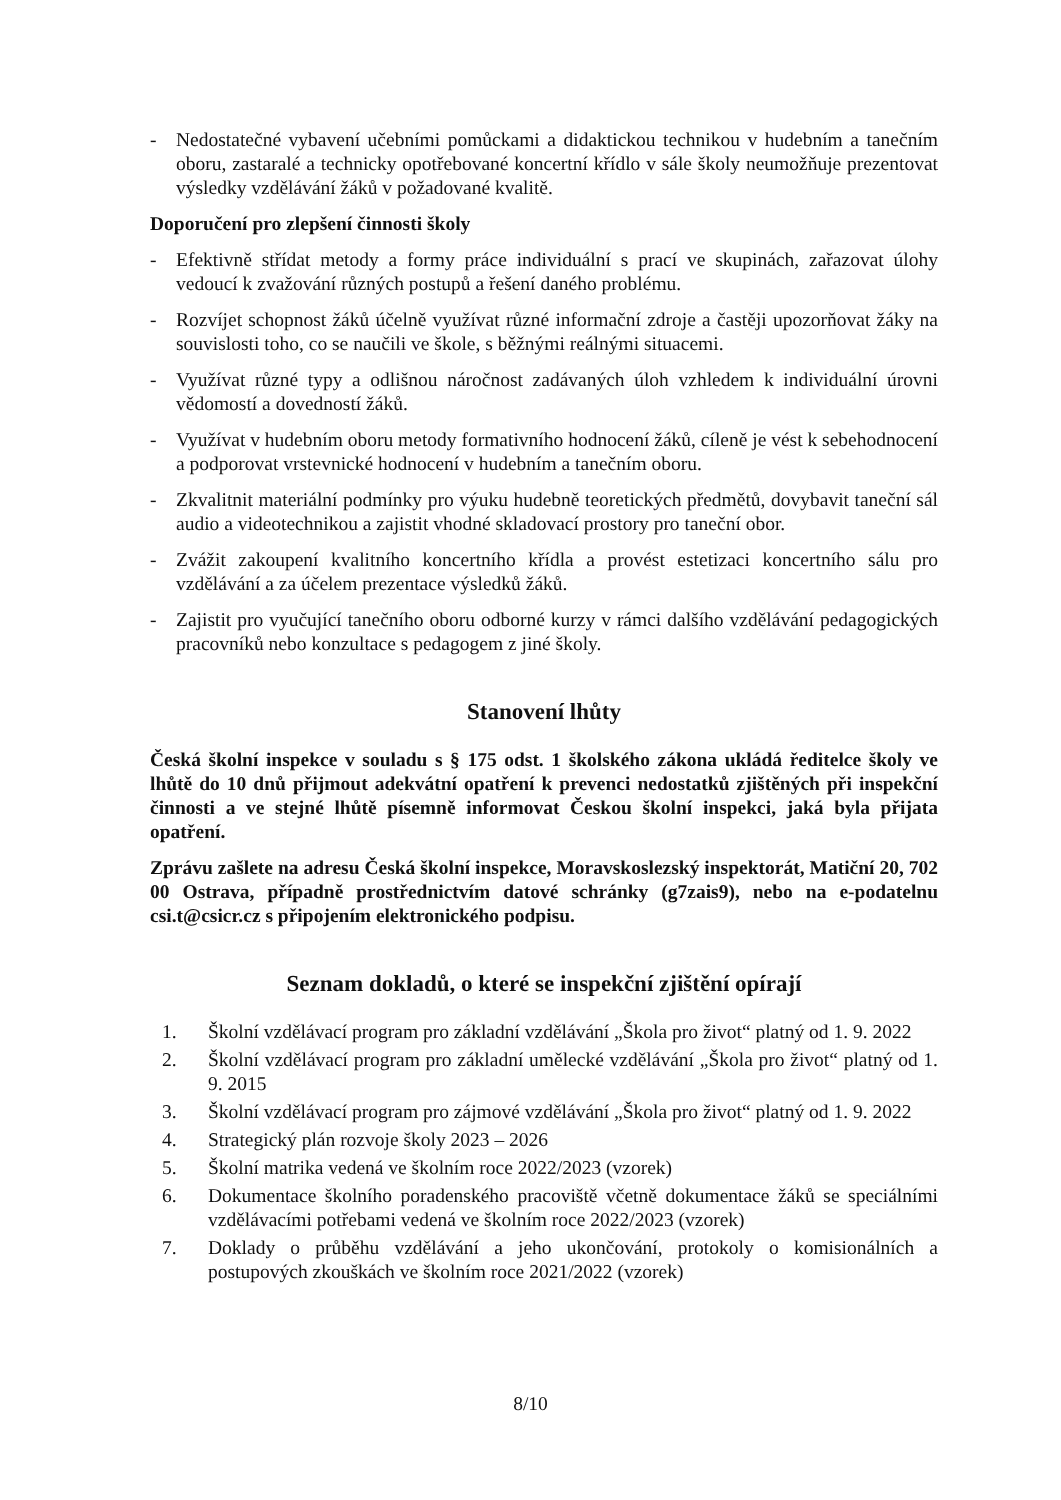- Nedostatečné vybavení učebními pomůckami a didaktickou technikou v hudebním a tanečním oboru, zastaralé a technicky opotřebované koncertní křídlo v sále školy neumožňuje prezentovat výsledky vzdělávání žáků v požadované kvalitě.
Doporučení pro zlepšení činnosti školy
- Efektivně střídat metody a formy práce individuální s prací ve skupinách, zařazovat úlohy vedoucí k zvažování různých postupů a řešení daného problému.
- Rozvíjet schopnost žáků účelně využívat různé informační zdroje a častěji upozorňovat žáky na souvislosti toho, co se naučili ve škole, s běžnými reálnými situacemi.
- Využívat různé typy a odlišnou náročnost zadávaných úloh vzhledem k individuální úrovni vědomostí a dovedností žáků.
- Využívat v hudebním oboru metody formativního hodnocení žáků, cíleně je vést k sebehodnocení a podporovat vrstevnické hodnocení v hudebním a tanečním oboru.
- Zkvalitnit materiální podmínky pro výuku hudebně teoretických předmětů, dovybavit taneční sál audio a videotechnikou a zajistit vhodné skladovací prostory pro taneční obor.
- Zvážit zakoupení kvalitního koncertního křídla a provést estetizaci koncertního sálu pro vzdělávání a za účelem prezentace výsledků žáků.
- Zajistit pro vyučující tanečního oboru odborné kurzy v rámci dalšího vzdělávání pedagogických pracovníků nebo konzultace s pedagogem z jiné školy.
Stanovení lhůty
Česká školní inspekce v souladu s § 175 odst. 1 školského zákona ukládá ředitelce školy ve lhůtě do 10 dnů přijmout adekvátní opatření k prevenci nedostatků zjištěných při inspekční činnosti a ve stejné lhůtě písemně informovat Českou školní inspekci, jaká byla přijata opatření.
Zprávu zašlete na adresu Česká školní inspekce, Moravskoslezský inspektorát, Matiční 20, 702 00 Ostrava, případně prostřednictvím datové schránky (g7zais9), nebo na e-podatelnu csi.t@csicr.cz s připojením elektronického podpisu.
Seznam dokladů, o které se inspekční zjištění opírají
1. Školní vzdělávací program pro základní vzdělávání „Škola pro život“ platný od 1. 9. 2022
2. Školní vzdělávací program pro základní umělecké vzdělávání „Škola pro život“ platný od 1. 9. 2015
3. Školní vzdělávací program pro zájmové vzdělávání „Škola pro život“ platný od 1. 9. 2022
4. Strategický plán rozvoje školy 2023 – 2026
5. Školní matrika vedená ve školním roce 2022/2023 (vzorek)
6. Dokumentace školního poradenského pracoviště včetně dokumentace žáků se speciálními vzdělávacími potřebami vedená ve školním roce 2022/2023 (vzorek)
7. Doklady o průběhu vzdělávání a jeho ukončování, protokoly o komisionálních a postupových zkouškách ve školním roce 2021/2022 (vzorek)
8/10